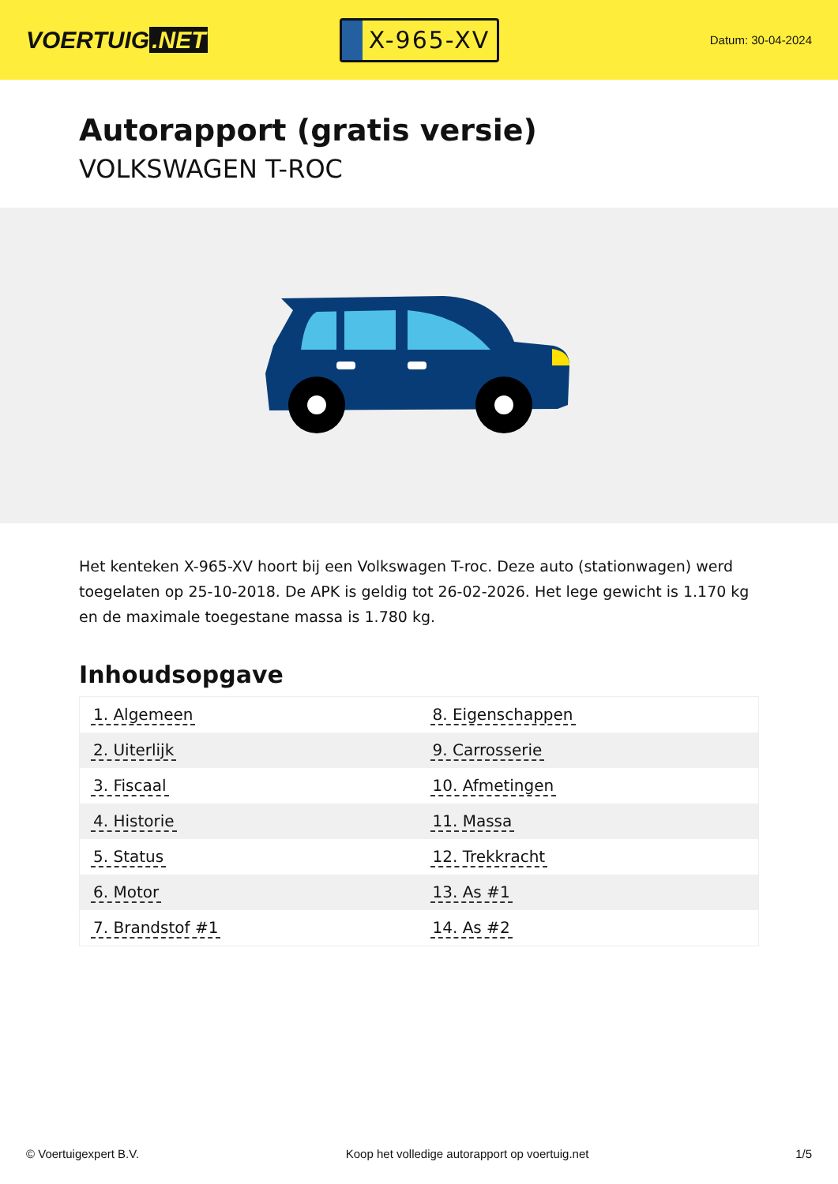VOERTUIG.NET
X-965-XV
Datum: 30-04-2024
Autorapport (gratis versie)
VOLKSWAGEN T-ROC
Het kenteken X-965-XV hoort bij een Volkswagen T-roc. Deze auto (stationwagen) werd toegelaten op 25-10-2018. De APK is geldig tot 26-02-2026. Het lege gewicht is 1.170 kg en de maximale toegestane massa is 1.780 kg.
Inhoudsopgave
| 1. Algemeen | 8. Eigenschappen |
| 2. Uiterlijk | 9. Carrosserie |
| 3. Fiscaal | 10. Afmetingen |
| 4. Historie | 11. Massa |
| 5. Status | 12. Trekkracht |
| 6. Motor | 13. As #1 |
| 7. Brandstof #1 | 14. As #2 |
© Voertuigexpert B.V. Koop het volledige autorapport op voertuig.net 1/5